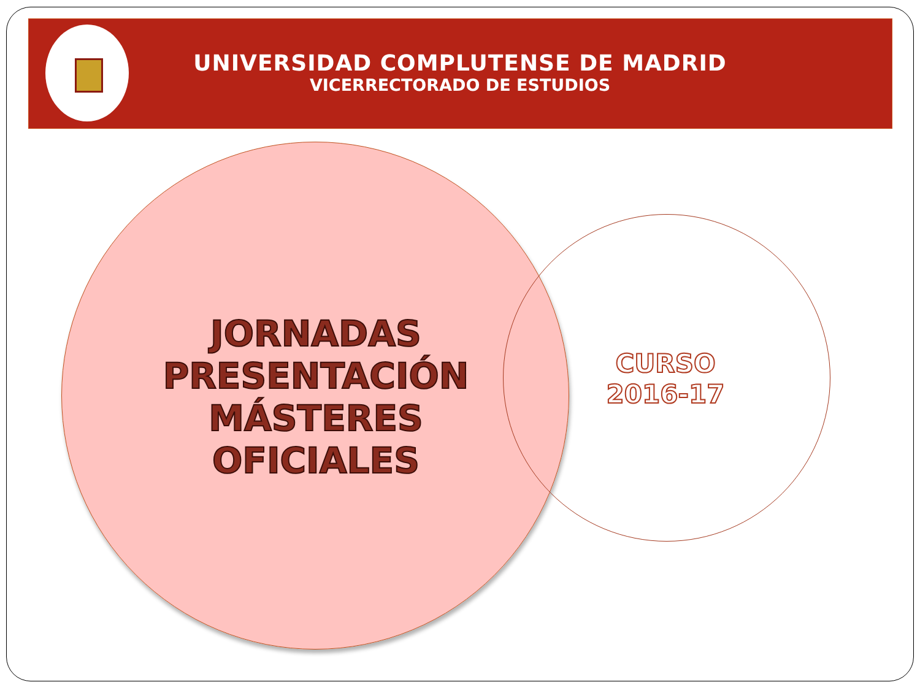UNIVERSIDAD COMPLUTENSE DE MADRID
VICERRECTORADO DE ESTUDIOS
JORNADAS
PRESENTACIÓN
MÁSTERES
OFICIALES
CURSO
2016-17